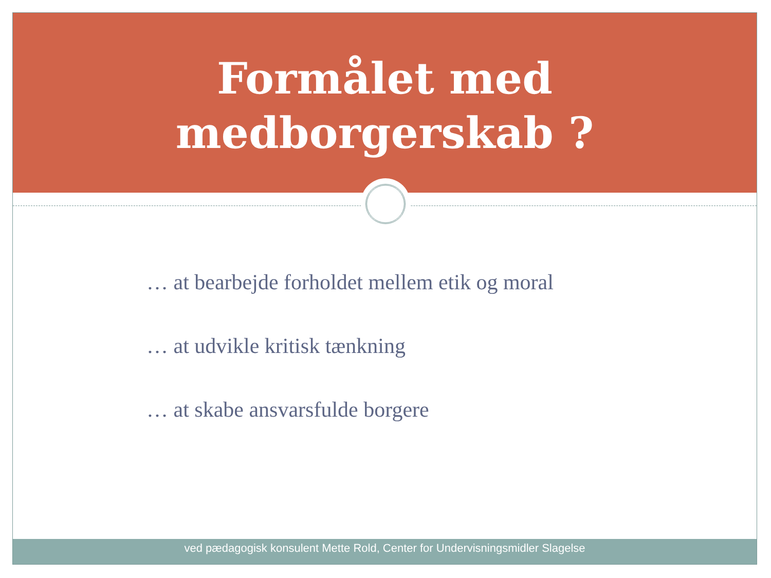Formålet med
medborgerskab ?
… at bearbejde forholdet mellem etik og moral
… at udvikle kritisk tænkning
… at skabe ansvarsfulde borgere
ved pædagogisk konsulent Mette Rold, Center for Undervisningsmidler Slagelse